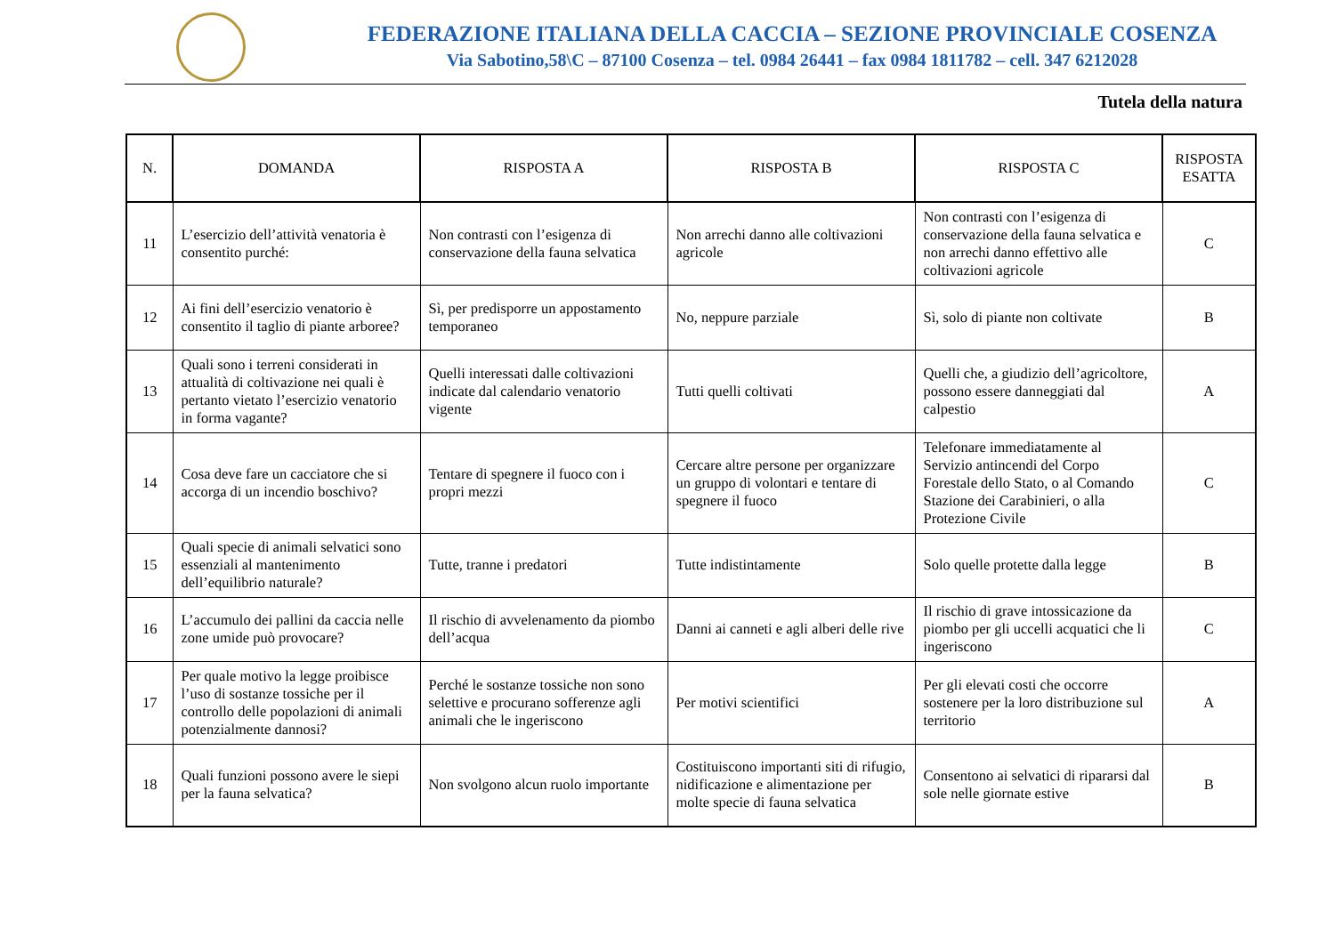FEDERAZIONE ITALIANA DELLA CACCIA – SEZIONE PROVINCIALE COSENZA
Via Sabotino,58\C – 87100 Cosenza – tel. 0984 26441 – fax 0984 1811782 – cell. 347 6212028
Tutela della natura
| N. | DOMANDA | RISPOSTA A | RISPOSTA B | RISPOSTA C | RISPOSTA ESATTA |
| --- | --- | --- | --- | --- | --- |
| 11 | L’esercizio dell’attività venatoria è consentito purché: | Non contrasti con l’esigenza di conservazione della fauna selvatica | Non arrechi danno alle coltivazioni agricole | Non contrasti con l’esigenza di conservazione della fauna selvatica e non arrechi danno effettivo alle coltivazioni agricole | C |
| 12 | Ai fini dell’esercizio venatorio è consentito il taglio di piante arboree? | Sì, per predisporre un appostamento temporaneo | No, neppure parziale | Sì, solo di piante non coltivate | B |
| 13 | Quali sono i terreni considerati in attualità di coltivazione nei quali è pertanto vietato l’esercizio venatorio in forma vagante? | Quelli interessati dalle coltivazioni indicate dal calendario venatorio vigente | Tutti quelli coltivati | Quelli che, a giudizio dell’agricoltore, possono essere danneggiati dal calpestio | A |
| 14 | Cosa deve fare un cacciatore che si accorga di un incendio boschivo? | Tentare di spegnere il fuoco con i propri mezzi | Cercare altre persone per organizzare un gruppo di volontari e tentare di spegnere il fuoco | Telefonare immediatamente al Servizio antincendi del Corpo Forestale dello Stato, o al Comando Stazione dei Carabinieri, o alla Protezione Civile | C |
| 15 | Quali specie di animali selvatici sono essenziali al mantenimento dell’equilibrio naturale? | Tutte, tranne i predatori | Tutte indistintamente | Solo quelle protette dalla legge | B |
| 16 | L’accumulo dei pallini da caccia nelle zone umide può provocare? | Il rischio di avvelenamento da piombo dell’acqua | Danni ai canneti e agli alberi delle rive | Il rischio di grave intossicazione da piombo per gli uccelli acquatici che li ingeriscono | C |
| 17 | Per quale motivo la legge proibisce l’uso di sostanze tossiche per il controllo delle popolazioni di animali potenzialmente dannosi? | Perché le sostanze tossiche non sono selettive e procurano sofferenze agli animali che le ingeriscono | Per motivi scientifici | Per gli elevati costi che occorre sostenere per la loro distribuzione sul territorio | A |
| 18 | Quali funzioni possono avere le siepi per la fauna selvatica? | Non svolgono alcun ruolo importante | Costituiscono importanti siti di rifugio, nidificazione e alimentazione per molte specie di fauna selvatica | Consentono ai selvatici di ripararsi dal sole nelle giornate estive | B |